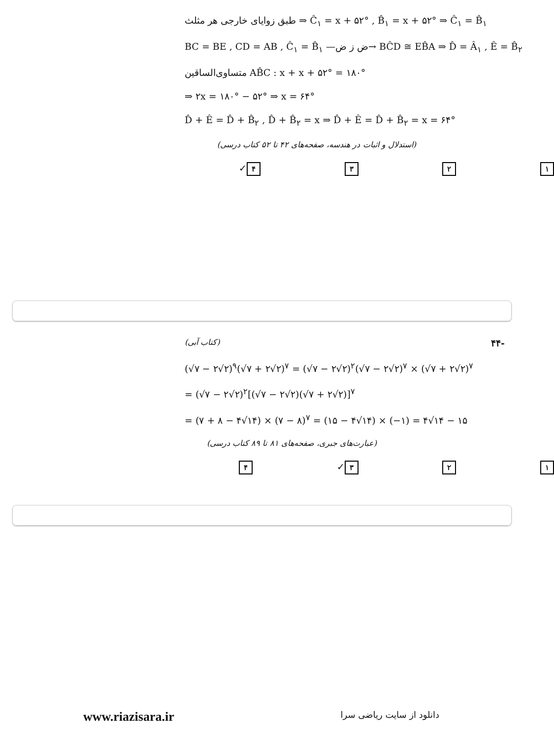طبق زوایای خارجی هر مثلث ⇒ Ĉ<sub>۱</sub> = x + ۵۲° , B̂<sub>۱</sub> = x + ۵۲° ⇒ Ĉ<sub>۱</sub> = B̂<sub>۱</sub>
BC = BE , CD = AB , Ĉ<sub>۱</sub> = B̂<sub>۱</sub> —ض ز ض→ BĈD ≅ EB̂A ⇒ D̂ = Â<sub>۱</sub> , Ê = B̂<sub>۲</sub>
متساوی‌الساقین AB̂C : x + x + ۵۲° = ۱۸۰°
⇒ ۲x = ۱۸۰° − ۵۲° ⇒ x = ۶۴°
D̂ + Ê = D̂ + B̂<sub>۲</sub> , D̂ + B̂<sub>۲</sub> = x ⇒ D̂ + Ê = D̂ + B̂<sub>۲</sub> = x = ۶۴°
(استدلال و اثبات در هندسه، صفحه‌های ۴۲ تا ۵۲ کتاب درسی)
۱ ۲ ۳ ۴ ✓
(کتاب آبی) ۴۴-
(√۷ − ۲√۲)<sup>۹</sup>(√۷ + ۲√۲)<sup>۷</sup> = (√۷ − ۲√۲)<sup>۲</sup>(√۷ − ۲√۲)<sup>۷</sup> × (√۷ + ۲√۲)<sup>۷</sup>
= (√۷ − ۲√۲)<sup>۲</sup>[(√۷ − ۲√۲)(√۷ + ۲√۲)]<sup>۷</sup>
= (۷ + ۸ − ۴√۱۴) × (۷ − ۸)<sup>۷</sup> = (۱۵ − ۴√۱۴) × (−۱) = ۴√۱۴ − ۱۵
(عبارت‌های جبری، صفحه‌های ۸۱ تا ۸۹ کتاب درسی)
۱ ۲ ۳ ✓ ۴
www.riazisara.ir دانلود از سایت ریاضی سرا